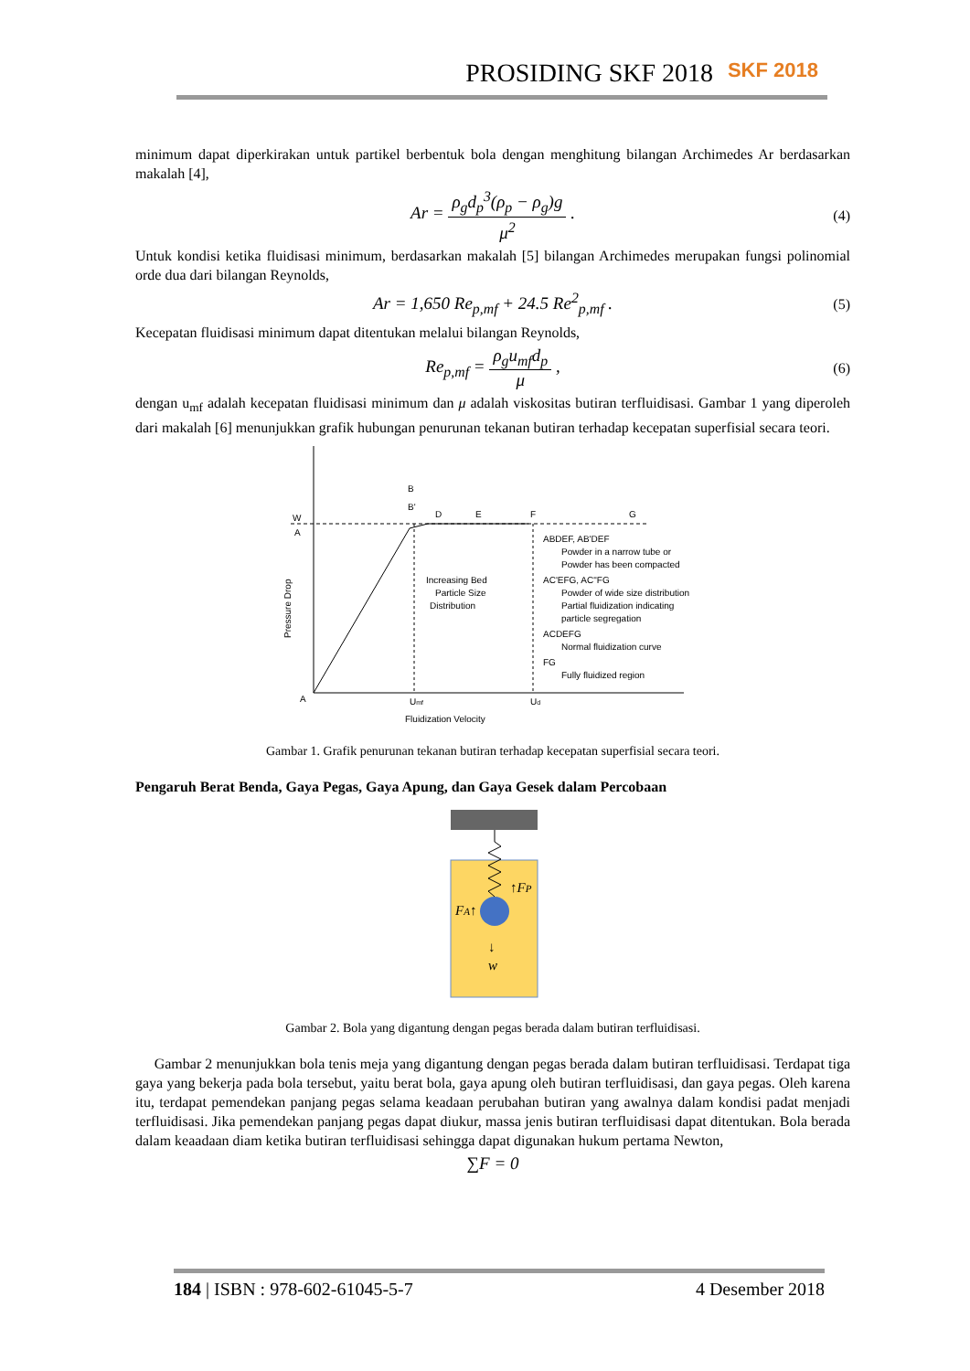PROSIDING SKF 2018 SKF 2018
minimum dapat diperkirakan untuk partikel berbentuk bola dengan menghitung bilangan Archimedes Ar berdasarkan makalah [4],
Ar = ρ<sub>g</sub>d<sub>p</sub><sup>3</sup>(ρ<sub>p</sub> − ρ<sub>g</sub>)g μ<sup>2</sup> . (4)
Untuk kondisi ketika fluidisasi minimum, berdasarkan makalah [5] bilangan Archimedes merupakan fungsi polinomial orde dua dari bilangan Reynolds,
Ar = 1,650 Re<sub>p,mf</sub> + 24.5 Re<sup>2</sup><sub>p,mf</sub> . (5)
Kecepatan fluidisasi minimum dapat ditentukan melalui bilangan Reynolds,
Re<sub>p,mf</sub> = ρ<sub>g</sub>u<sub>mf</sub>d<sub>p</sub> μ , (6)
dengan u<sub>mf</sub> adalah kecepatan fluidisasi minimum dan μ adalah viskositas butiran terfluidisasi. Gambar 1 yang diperoleh dari makalah [6] menunjukkan grafik hubungan penurunan tekanan butiran terhadap kecepatan superfisial secara teori.
W
A
B
B'
D
E
F
G
A
Umf
Ud
Fluidization Velocity
Pressure Drop
Increasing Bed
Particle Size
Distribution
ABDEF, AB'DEF
Powder in a narrow tube or
Powder has been compacted
AC'EFG, AC"FG
Powder of wide size distribution
Partial fluidization indicating
particle segregation
ACDEFG
Normal fluidization curve
FG
Fully fluidized region
Gambar 1. Grafik penurunan tekanan butiran terhadap kecepatan superfisial secara teori.
Pengaruh Berat Benda, Gaya Pegas, Gaya Apung, dan Gaya Gesek dalam Percobaan
↑FP
FA↑
↓
w
Gambar 2. Bola yang digantung dengan pegas berada dalam butiran terfluidisasi.
Gambar 2 menunjukkan bola tenis meja yang digantung dengan pegas berada dalam butiran terfluidisasi. Terdapat tiga gaya yang bekerja pada bola tersebut, yaitu berat bola, gaya apung oleh butiran terfluidisasi, dan gaya pegas. Oleh karena itu, terdapat pemendekan panjang pegas selama keadaan perubahan butiran yang awalnya dalam kondisi padat menjadi terfluidisasi. Jika pemendekan panjang pegas dapat diukur, massa jenis butiran terfluidisasi dapat ditentukan. Bola berada dalam keaadaan diam ketika butiran terfluidisasi sehingga dapat digunakan hukum pertama Newton,
∑F = 0
184 | ISBN : 978-602-61045-5-7 4 Desember 2018